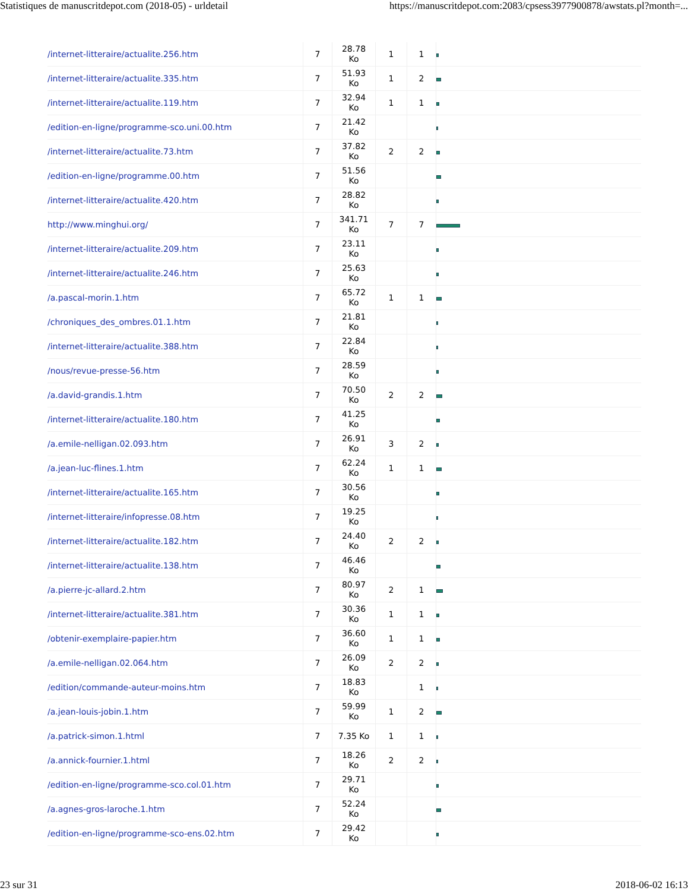Statistiques de manuscritdepot.com (2018-05) - urldetail https://manuscritdepot.com:2083/cpsess3977900878/awstats.pl?month=...
| /internet-litteraire/actualite.256.htm | 7 | 28.78 Ko | 1 | 1 | |
| /internet-litteraire/actualite.335.htm | 7 | 51.93 Ko | 1 | 2 | |
| /internet-litteraire/actualite.119.htm | 7 | 32.94 Ko | 1 | 1 | |
| /edition-en-ligne/programme-sco.uni.00.htm | 7 | 21.42 Ko | | | |
| /internet-litteraire/actualite.73.htm | 7 | 37.82 Ko | 2 | 2 | |
| /edition-en-ligne/programme.00.htm | 7 | 51.56 Ko | | | |
| /internet-litteraire/actualite.420.htm | 7 | 28.82 Ko | | | |
| http://www.minghui.org/ | 7 | 341.71 Ko | 7 | 7 | |
| /internet-litteraire/actualite.209.htm | 7 | 23.11 Ko | | | |
| /internet-litteraire/actualite.246.htm | 7 | 25.63 Ko | | | |
| /a.pascal-morin.1.htm | 7 | 65.72 Ko | 1 | 1 | |
| /chroniques_des_ombres.01.1.htm | 7 | 21.81 Ko | | | |
| /internet-litteraire/actualite.388.htm | 7 | 22.84 Ko | | | |
| /nous/revue-presse-56.htm | 7 | 28.59 Ko | | | |
| /a.david-grandis.1.htm | 7 | 70.50 Ko | 2 | 2 | |
| /internet-litteraire/actualite.180.htm | 7 | 41.25 Ko | | | |
| /a.emile-nelligan.02.093.htm | 7 | 26.91 Ko | 3 | 2 | |
| /a.jean-luc-flines.1.htm | 7 | 62.24 Ko | 1 | 1 | |
| /internet-litteraire/actualite.165.htm | 7 | 30.56 Ko | | | |
| /internet-litteraire/infopresse.08.htm | 7 | 19.25 Ko | | | |
| /internet-litteraire/actualite.182.htm | 7 | 24.40 Ko | 2 | 2 | |
| /internet-litteraire/actualite.138.htm | 7 | 46.46 Ko | | | |
| /a.pierre-jc-allard.2.htm | 7 | 80.97 Ko | 2 | 1 | |
| /internet-litteraire/actualite.381.htm | 7 | 30.36 Ko | 1 | 1 | |
| /obtenir-exemplaire-papier.htm | 7 | 36.60 Ko | 1 | 1 | |
| /a.emile-nelligan.02.064.htm | 7 | 26.09 Ko | 2 | 2 | |
| /edition/commande-auteur-moins.htm | 7 | 18.83 Ko | | 1 | |
| /a.jean-louis-jobin.1.htm | 7 | 59.99 Ko | 1 | 2 | |
| /a.patrick-simon.1.html | 7 | 7.35 Ko | 1 | 1 | |
| /a.annick-fournier.1.html | 7 | 18.26 Ko | 2 | 2 | |
| /edition-en-ligne/programme-sco.col.01.htm | 7 | 29.71 Ko | | | |
| /a.agnes-gros-laroche.1.htm | 7 | 52.24 Ko | | | |
| /edition-en-ligne/programme-sco-ens.02.htm | 7 | 29.42 Ko | | | |
23 sur 31 2018-06-02 16:13